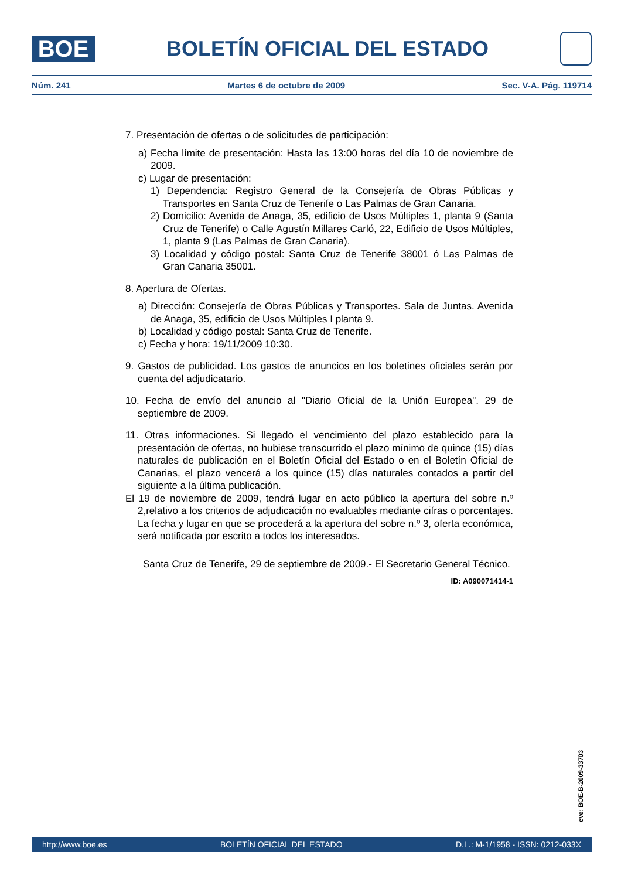BOE
BOLETÍN OFICIAL DEL ESTADO
Núm. 241 Martes 6 de octubre de 2009 Sec. V-A. Pág. 119714
7. Presentación de ofertas o de solicitudes de participación:
a) Fecha límite de presentación: Hasta las 13:00 horas del día 10 de noviembre de 2009.
c) Lugar de presentación:
1) Dependencia: Registro General de la Consejería de Obras Públicas y Transportes en Santa Cruz de Tenerife o Las Palmas de Gran Canaria.
2) Domicilio: Avenida de Anaga, 35, edificio de Usos Múltiples 1, planta 9 (Santa Cruz de Tenerife) o Calle Agustín Millares Carló, 22, Edificio de Usos Múltiples, 1, planta 9 (Las Palmas de Gran Canaria).
3) Localidad y código postal: Santa Cruz de Tenerife 38001 ó Las Palmas de Gran Canaria 35001.
8. Apertura de Ofertas.
a) Dirección: Consejería de Obras Públicas y Transportes. Sala de Juntas. Avenida de Anaga, 35, edificio de Usos Múltiples I planta 9.
b) Localidad y código postal: Santa Cruz de Tenerife.
c) Fecha y hora: 19/11/2009 10:30.
9. Gastos de publicidad. Los gastos de anuncios en los boletines oficiales serán por cuenta del adjudicatario.
10. Fecha de envío del anuncio al "Diario Oficial de la Unión Europea". 29 de septiembre de 2009.
11. Otras informaciones. Si llegado el vencimiento del plazo establecido para la presentación de ofertas, no hubiese transcurrido el plazo mínimo de quince (15) días naturales de publicación en el Boletín Oficial del Estado o en el Boletín Oficial de Canarias, el plazo vencerá a los quince (15) días naturales contados a partir del siguiente a la última publicación.
El 19 de noviembre de 2009, tendrá lugar en acto público la apertura del sobre n.º 2,relativo a los criterios de adjudicación no evaluables mediante cifras o porcentajes. La fecha y lugar en que se procederá a la apertura del sobre n.º 3, oferta económica, será notificada por escrito a todos los interesados.
Santa Cruz de Tenerife, 29 de septiembre de 2009.- El Secretario General Técnico.
ID: A090071414-1
cve: BOE-B-2009-33703
http://www.boe.es BOLETÍN OFICIAL DEL ESTADO D.L.: M-1/1958 - ISSN: 0212-033X